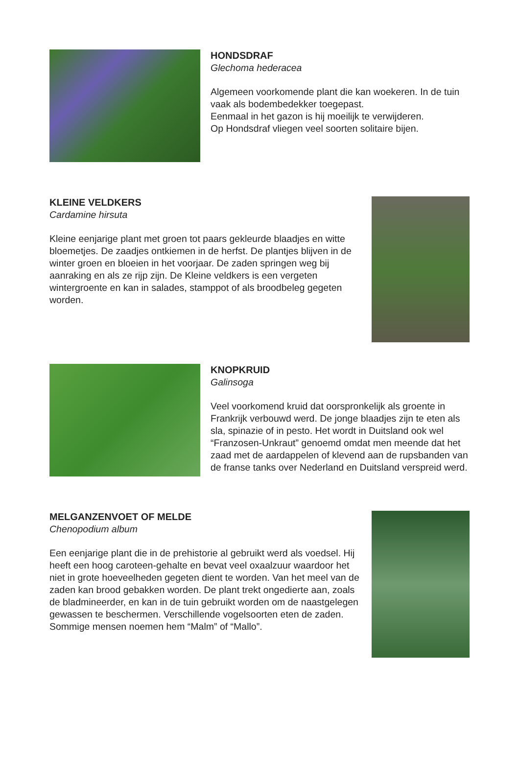HONDSDRAF
Glechoma hederacea
Algemeen voorkomende plant die kan woekeren. In de tuin vaak als bodembedekker toegepast.
Eenmaal in het gazon is hij moeilijk te verwijderen.
Op Hondsdraf vliegen veel soorten solitaire bijen.
KLEINE VELDKERS
Cardamine hirsuta
Kleine eenjarige plant met groen tot paars gekleurde blaadjes en witte bloemetjes. De zaadjes ontkiemen in de herfst. De plantjes blijven in de winter groen en bloeien in het voorjaar. De zaden springen weg bij aanraking en als ze rijp zijn. De Kleine veldkers is een vergeten wintergroente en kan in salades, stamppot of als broodbeleg gegeten worden.
KNOPKRUID
Galinsoga
Veel voorkomend kruid dat oorspronkelijk als groente in Frankrijk verbouwd werd. De jonge blaadjes zijn te eten als sla, spinazie of in pesto. Het wordt in Duitsland ook wel “Franzosen-Unkraut” genoemd omdat men meende dat het zaad met de aardappelen of klevend aan de rupsbanden van de franse tanks over Nederland en Duitsland verspreid werd.
MELGANZENVOET OF MELDE
Chenopodium album
Een eenjarige plant die in de prehistorie al gebruikt werd als voedsel. Hij heeft een hoog caroteen-gehalte en bevat veel oxaalzuur waardoor het niet in grote hoeveelheden gegeten dient te worden. Van het meel van de zaden kan brood gebakken worden. De plant trekt ongedierte aan, zoals de bladmineerder, en kan in de tuin gebruikt worden om de naastgelegen gewassen te beschermen. Verschillende vogelsoorten eten de zaden. Sommige mensen noemen hem “Malm” of “Mallo”.